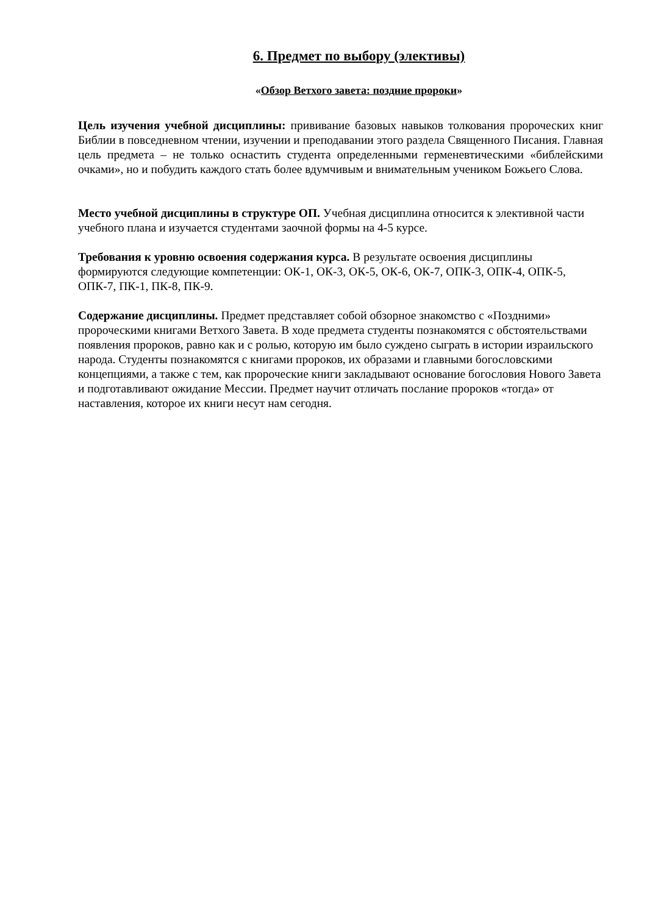6. Предмет по выбору (элективы)
«Обзор Ветхого завета: поздние пророки»
Цель изучения учебной дисциплины: прививание базовых навыков толкования пророческих книг Библии в повседневном чтении, изучении и преподавании этого раздела Священного Писания. Главная цель предмета – не только оснастить студента определенными герменевтическими «библейскими очками», но и побудить каждого стать более вдумчивым и внимательным учеником Божьего Слова.
Место учебной дисциплины в структуре ОП. Учебная дисциплина относится к элективной части учебного плана и изучается студентами заочной формы на 4-5 курсе.
Требования к уровню освоения содержания курса. В результате освоения дисциплины формируются следующие компетенции: ОК-1, ОК-3, ОК-5, ОК-6, ОК-7, ОПК-3, ОПК-4, ОПК-5, ОПК-7, ПК-1, ПК-8, ПК-9.
Содержание дисциплины. Предмет представляет собой обзорное знакомство с «Поздними» пророческими книгами Ветхого Завета. В ходе предмета студенты познакомятся с обстоятельствами появления пророков, равно как и с ролью, которую им было суждено сыграть в истории израильского народа. Студенты познакомятся с книгами пророков, их образами и главными богословскими концепциями, а также с тем, как пророческие книги закладывают основание богословия Нового Завета и подготавливают ожидание Мессии. Предмет научит отличать послание пророков «тогда» от наставления, которое их книги несут нам сегодня.